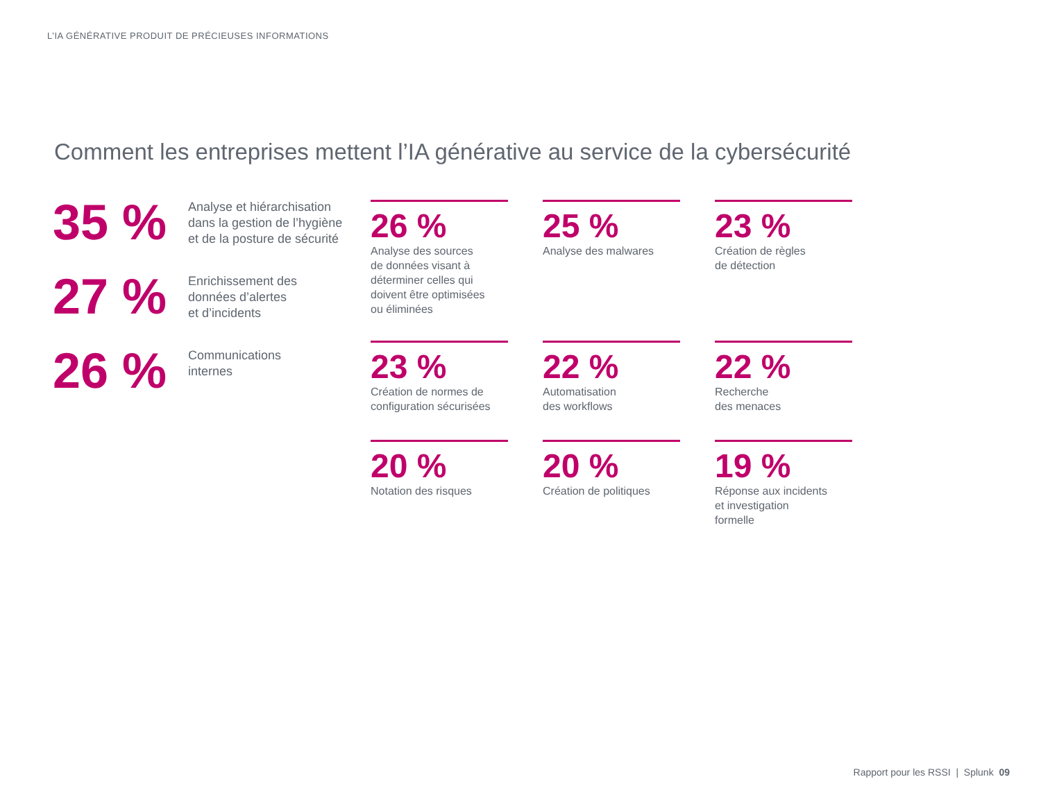L’IA GÉNÉRATIVE PRODUIT DE PRÉCIEUSES INFORMATIONS
Comment les entreprises mettent l’IA générative au service de la cybersécurité
35 %
Analyse et hiérarchisation
dans la gestion de l’hygiène
et de la posture de sécurité
27 %
Enrichissement des
données d’alertes
et d’incidents
26 %
Communications
internes
26 %
Analyse des sources
de données visant à
déterminer celles qui
doivent être optimisées
ou éliminées
25 %
Analyse des malwares
23 %
Création de règles
de détection
23 %
Création de normes de
configuration sécurisées
22 %
Automatisation
des workflows
22 %
Recherche
des menaces
20 %
Notation des risques
20 %
Création de politiques
19 %
Réponse aux incidents
et investigation
formelle
Rapport pour les RSSI | Splunk 09